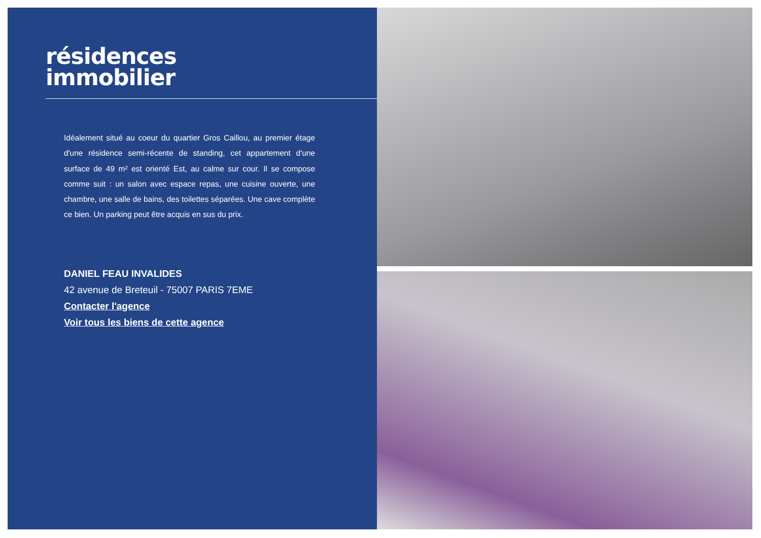résidences
immobilier
Idéalement situé au coeur du quartier Gros Caillou, au premier étage d'une résidence semi-récente de standing, cet appartement d'une surface de 49 m² est orienté Est, au calme sur cour. Il se compose comme suit : un salon avec espace repas, une cuisine ouverte, une chambre, une salle de bains, des toilettes séparées. Une cave complète ce bien. Un parking peut être acquis en sus du prix.
DANIEL FEAU INVALIDES
42 avenue de Breteuil - 75007 PARIS 7EME
Contacter l'agence
Voir tous les biens de cette agence